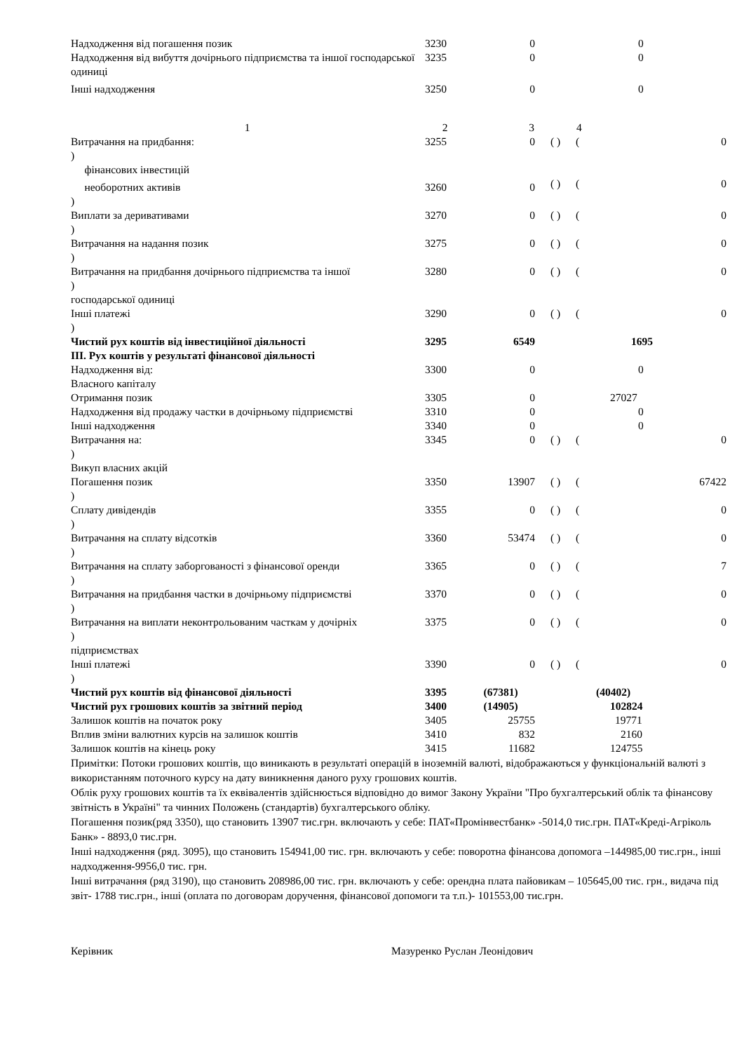| Надходження від погашення позик | 3230 | 0 | | | 0 |
| Надходження від вибуття дочірнього підприємства та іншої господарської одиниці | 3235 | 0 | | | 0 |
| Інші надходження | 3250 | 0 | | | 0 |
| 1 | 2 | 3 | | 4 | |
| Витрачання на придбання: ) фінансових інвестицій | 3255 | 0 | ( ) | ( | 0 |
| необоротних активів ) | 3260 | 0 | ( ) | ( | 0 |
| Виплати за деривативами ) | 3270 | 0 | ( ) | ( | 0 |
| Витрачання на надання позик ) | 3275 | 0 | ( ) | ( | 0 |
| Витрачання на придбання дочірнього підприємства та іншої ) господарської одиниці | 3280 | 0 | ( ) | ( | 0 |
| Інші платежі ) | 3290 | 0 | ( ) | ( | 0 |
| Чистий рух коштів від інвестиційної діяльності | 3295 | 6549 | | | 1695 |
| III. Рух коштів у результаті фінансової діяльності | | | | | |
| Надходження від: Власного капіталу | 3300 | 0 | | | 0 |
| Отримання позик | 3305 | 0 | | | 27027 |
| Надходження від продажу частки в дочірньому підприємстві | 3310 | 0 | | | 0 |
| Інші надходження | 3340 | 0 | | | 0 |
| Витрачання на: ) Викуп власних акцій | 3345 | 0 | ( ) | ( | 0 |
| Погашення позик ) | 3350 | 13907 | ( ) | ( | 67422 |
| Сплату дивідендів ) | 3355 | 0 | ( ) | ( | 0 |
| Витрачання на сплату відсотків ) | 3360 | 53474 | ( ) | ( | 0 |
| Витрачання на сплату заборгованості з фінансової оренди ) | 3365 | 0 | ( ) | ( | 7 |
| Витрачання на придбання частки в дочірньому підприємстві ) | 3370 | 0 | ( ) | ( | 0 |
| Витрачання на виплати неконтрольованим часткам у дочірніх ) підприємствах | 3375 | 0 | ( ) | ( | 0 |
| Інші платежі ) | 3390 | 0 | ( ) | ( | 0 |
| Чистий рух коштів від фінансової діяльності | 3395 | (67381) | | | (40402) |
| Чистий рух грошових коштів за звітний період | 3400 | (14905) | | | 102824 |
| Залишок коштів на початок року | 3405 | 25755 | | | 19771 |
| Вплив зміни валютних курсів на залишок коштів | 3410 | 832 | | | 2160 |
| Залишок коштів на кінець року | 3415 | 11682 | | | 124755 |
Примітки: Потоки грошових коштів, що виникають в результаті операцій в іноземній валюті, відображаються у функціональній валюті з використанням поточного курсу на дату виникнення даного руху грошових коштів.
Облік руху грошових коштів та їх еквівалентів здійснюється відповідно до вимог Закону України "Про бухгалтерський облік та фінансову звітність в Україні" та чинних Положень (стандартів) бухгалтерського обліку.
Погашення позик(ряд 3350), що становить 13907 тис.грн. включають у себе: ПАТ«Промінвестбанк» -5014,0 тис.грн. ПАТ«Креді-Агріколь Банк» - 8893,0 тис.грн.
Інші надходження (ряд. 3095), що становить 154941,00 тис. грн. включають у себе: поворотна фінансова допомога –144985,00 тис.грн., інші надходження-9956,0 тис. грн.
Інші витрачання (ряд 3190), що становить 208986,00 тис. грн. включають у себе: орендна плата пайовикам – 105645,00 тис. грн., видача під звіт- 1788 тис.грн., інші (оплата по договорам доручення, фінансової допомоги та т.п.)- 101553,00 тис.грн.
Керівник Мазуренко Руслан Леонідович